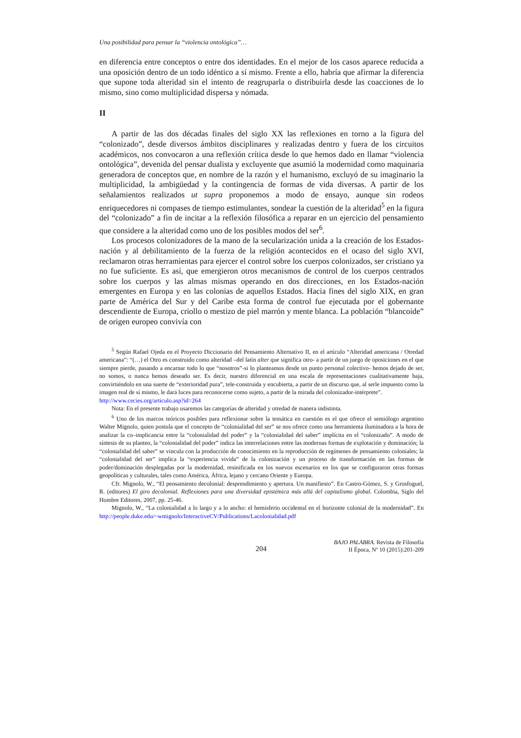Una posibilidad para pensar la “violencia ontológica”…
en diferencia entre conceptos o entre dos identidades. En el mejor de los casos aparece reducida a una oposición dentro de un todo idéntico a sí mismo. Frente a ello, habría que afirmar la diferencia que supone toda alteridad sin el intento de reagruparla o distribuirla desde las coacciones de lo mismo, sino como multiplicidad dispersa y nómada.
II
A partir de las dos décadas finales del siglo XX las reflexiones en torno a la figura del “colonizado”, desde diversos ámbitos disciplinares y realizadas dentro y fuera de los circuitos académicos, nos convocaron a una reflexión crítica desde lo que hemos dado en llamar “violencia ontológica”, devenida del pensar dualista y excluyente que asumió la modernidad como maquinaria generadora de conceptos que, en nombre de la razón y el humanismo, excluyó de su imaginario la multiplicidad, la ambigüedad y la contingencia de formas de vida diversas. A partir de los señalamientos realizados ut supra proponemos a modo de ensayo, aunque sin rodeos enriquecedores ni compases de tiempo estimulantes, sondear la cuestión de la alteridad<sup>5</sup> en la figura del “colonizado” a fin de incitar a la reflexión filosófica a reparar en un ejercicio del pensamiento que considere a la alteridad como uno de los posibles modos del ser<sup>6</sup>.
Los procesos colonizadores de la mano de la secularización unida a la creación de los Estados-nación y al debilitamiento de la fuerza de la religión acontecidos en el ocaso del siglo XVI, reclamaron otras herramientas para ejercer el control sobre los cuerpos colonizados, ser cristiano ya no fue suficiente. Es así, que emergieron otros mecanismos de control de los cuerpos centrados sobre los cuerpos y las almas mismas operando en dos direcciones, en los Estados-nación emergentes en Europa y en las colonias de aquellos Estados. Hacia fines del siglo XIX, en gran parte de América del Sur y del Caribe esta forma de control fue ejecutada por el gobernante descendiente de Europa, criollo o mestizo de piel marrón y mente blanca. La población “blancoide” de origen europeo convivía con
<sup>5</sup> Según Rafael Ojeda en el Proyecto Diccionario del Pensamiento Alternativo II, en el artículo “Alteridad americana / Otredad americana”: “(…) el Otro es construido como alteridad –del latín alter que significa otro- a partir de un juego de oposiciones en el que siempre pierde, pasando a encarnar todo lo que “nosotros”-si lo planteamos desde un punto personal colectivo- hemos dejado de ser, no somos, o nunca hemos deseado ser. Es decir, nuestro diferencial en una escala de representaciones cualitativamente baja, convirtiéndolo en una suerte de “exterioridad pura”, tele-construida y encubierta, a partir de un discurso que, al serle impuesto como la imagen real de sí mismo, le dará luces para reconocerse como sujeto, a partir de la mirada del colonizador-intérprete”.
http://www.cecies.org/articulo.asp?id=264
Nota: En el presente trabajo usaremos las categorías de alteridad y otredad de manera indistinta.
<sup>6</sup> Uno de los marcos teóricos posibles para reflexionar sobre la temática en cuestión es el que ofrece el semiólogo argentino Walter Mignolo, quien postula que el concepto de “colonialidad del ser” se nos ofrece como una herramienta iluminadora a la hora de analizar la co–implicancia entre la “colonialidad del poder” y la “colonialidad del saber” implícita en el “colonizado”. A modo de síntesis de su planteo, la “colonialidad del poder” indica las interrelaciones entre las modernas formas de explotación y dominación; la “colonialidad del saber” se vincula con la producción de conocimiento en la reproducción de regímenes de pensamiento coloniales; la “colonialidad del ser” implica la “experiencia vivida” de la colonización y un proceso de transformación en las formas de poder/dominación desplegadas por la modernidad, resinificada en los nuevos escenarios en los que se configuraron otras formas geopolíticas y culturales, tales como América, África, lejano y cercano Oriente y Europa.
Cfr. Mignolo, W., “El pensamiento decolonial: desprendimiento y apertura. Un manifiesto”. En Castro-Gómez, S. y Grosfoguel, R. (editores) El giro decolonial. Reflexiones para una diversidad epistémica más allá del capitalismo global. Colombia, Siglo del Hombre Editores, 2007, pp. 25-46.
Mignolo, W., “La colonialidad a lo largo y a lo ancho: el hemisferio occidental en el horizonte colonial de la modernidad”. En http://people.duke.edu/~wmignolo/InteractiveCV/Publications/Lacolonialidad.pdf
204
BAJO PALABRA. Revista de Filosofía
II Época, Nº 10 (2015):201-209